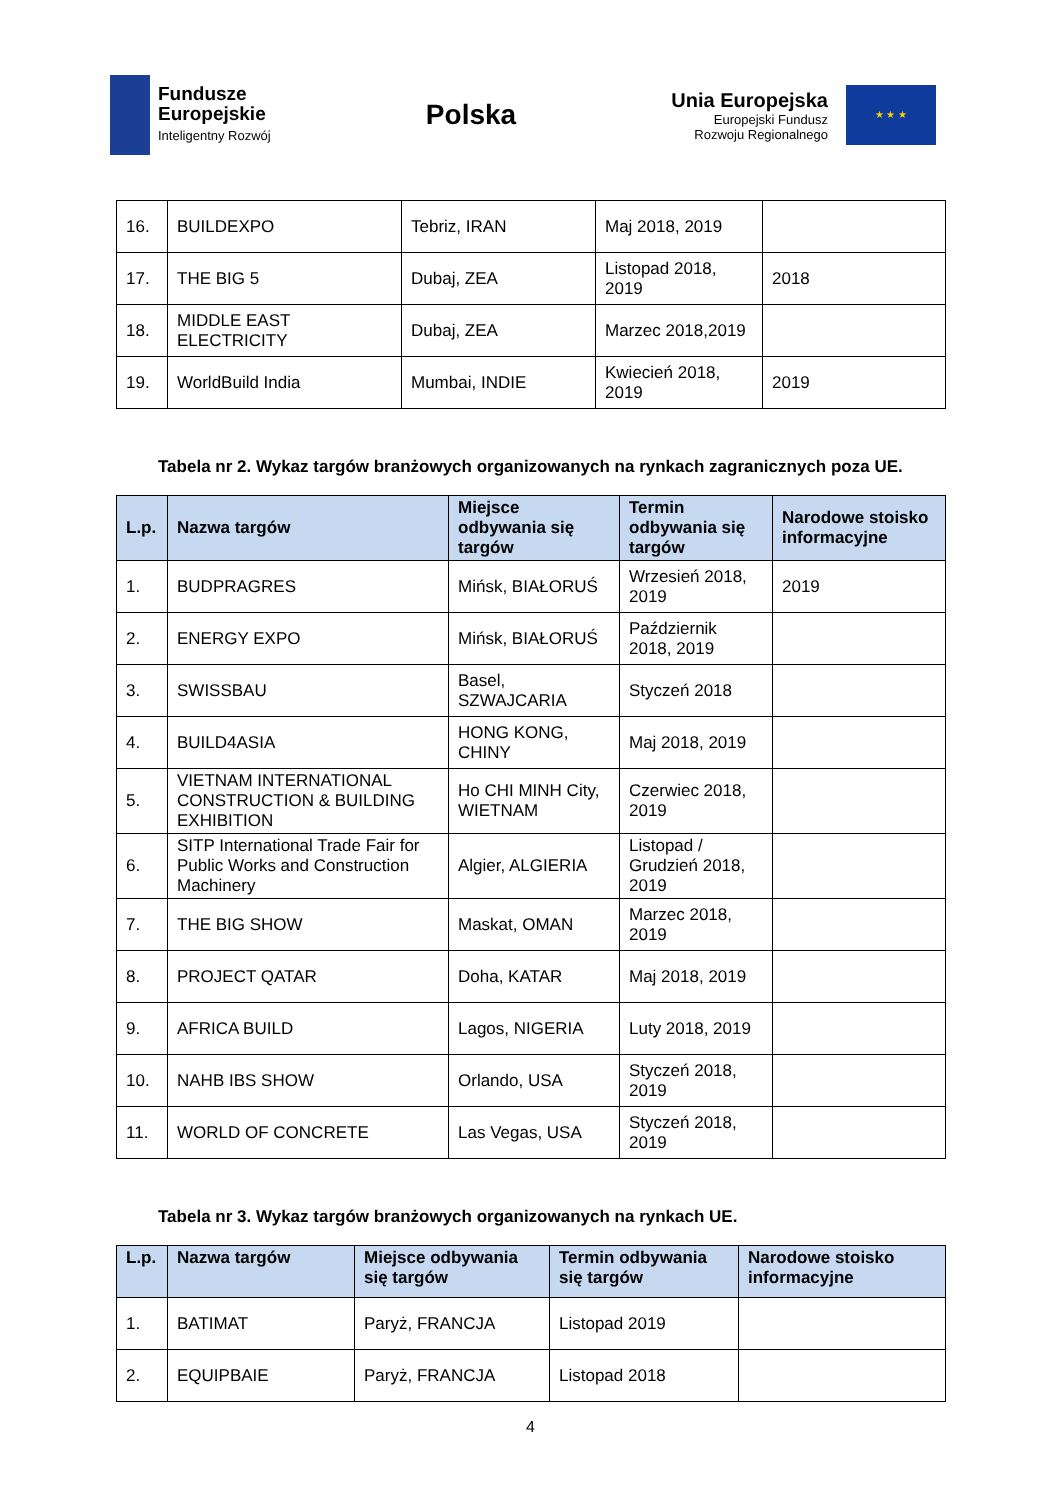Fundusze
Europejskie
Inteligentny Rozwój
Polska
Unia Europejska
Europejski Fundusz
Rozwoju Regionalnego
★ ★ ★
| 16. | BUILDEXPO | Tebriz, IRAN | Maj 2018, 2019 | |
| 17. | THE BIG 5 | Dubaj, ZEA | Listopad 2018, 2019 | 2018 |
| 18. | MIDDLE EAST ELECTRICITY | Dubaj, ZEA | Marzec 2018,2019 | |
| 19. | WorldBuild India | Mumbai, INDIE | Kwiecień 2018, 2019 | 2019 |
Tabela nr 2. Wykaz targów branżowych organizowanych na rynkach zagranicznych poza UE.
| L.p. | Nazwa targów | Miejsce odbywania się targów | Termin odbywania się targów | Narodowe stoisko informacyjne |
| --- | --- | --- | --- | --- |
| 1. | BUDPRAGRES | Mińsk, BIAŁORUŚ | Wrzesień 2018, 2019 | 2019 |
| 2. | ENERGY EXPO | Mińsk, BIAŁORUŚ | Październik 2018, 2019 | |
| 3. | SWISSBAU | Basel, SZWAJCARIA | Styczeń 2018 | |
| 4. | BUILD4ASIA | HONG KONG, CHINY | Maj 2018, 2019 | |
| 5. | VIETNAM INTERNATIONAL CONSTRUCTION & BUILDING EXHIBITION | Ho CHI MINH City, WIETNAM | Czerwiec 2018, 2019 | |
| 6. | SITP International Trade Fair for Public Works and Construction Machinery | Algier, ALGIERIA | Listopad / Grudzień 2018, 2019 | |
| 7. | THE BIG SHOW | Maskat, OMAN | Marzec 2018, 2019 | |
| 8. | PROJECT QATAR | Doha, KATAR | Maj 2018, 2019 | |
| 9. | AFRICA BUILD | Lagos, NIGERIA | Luty 2018, 2019 | |
| 10. | NAHB IBS SHOW | Orlando, USA | Styczeń 2018, 2019 | |
| 11. | WORLD OF CONCRETE | Las Vegas, USA | Styczeń 2018, 2019 | |
Tabela nr 3. Wykaz targów branżowych organizowanych na rynkach UE.
| L.p. | Nazwa targów | Miejsce odbywania się targów | Termin odbywania się targów | Narodowe stoisko informacyjne |
| --- | --- | --- | --- | --- |
| 1. | BATIMAT | Paryż, FRANCJA | Listopad 2019 | |
| 2. | EQUIPBAIE | Paryż, FRANCJA | Listopad 2018 | |
4